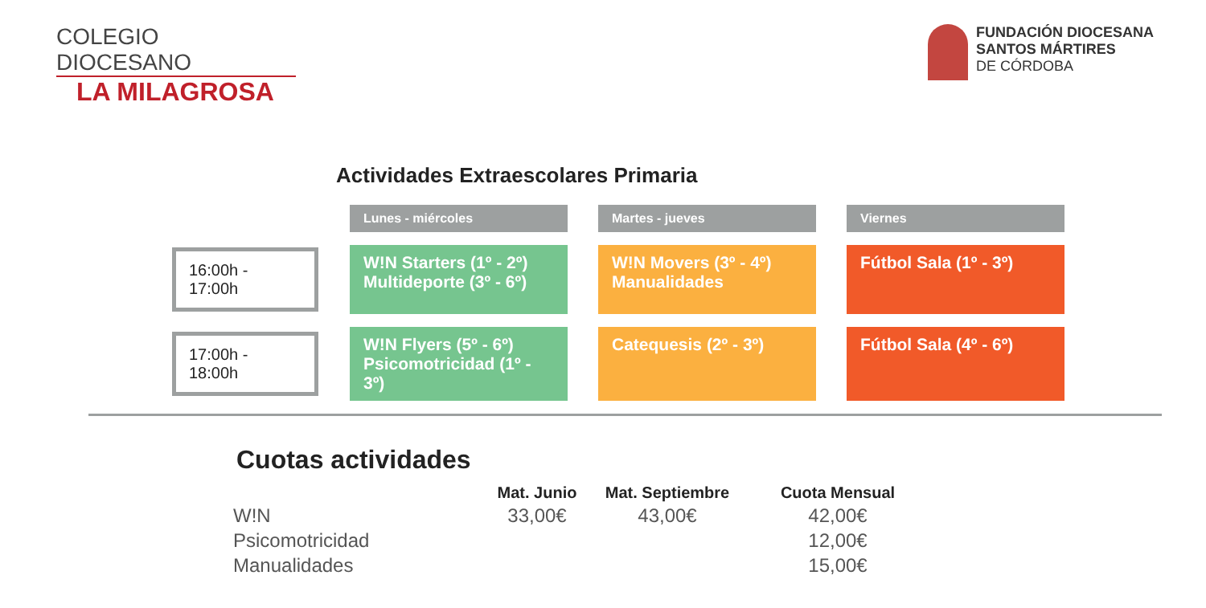COLEGIO DIOCESANO
LA MILAGROSA
FUNDACIÓN DIOCESANA
SANTOS MÁRTIRES
DE CÓRDOBA
Actividades Extraescolares Primaria
| | Lunes - miércoles | Martes - jueves | Viernes |
| 16:00h - 17:00h | W!N Starters (1º - 2º) Multideporte (3º - 6º) | W!N Movers (3º - 4º) Manualidades | Fútbol Sala (1º - 3º) |
| 17:00h - 18:00h | W!N Flyers (5º - 6º) Psicomotricidad (1º - 3º) | Catequesis (2º - 3º) | Fútbol Sala (4º - 6º) |
Cuotas actividades
| | Mat. Junio | Mat. Septiembre | Cuota Mensual |
| --- | --- | --- | --- |
| W!N | 33,00€ | 43,00€ | 42,00€ |
| Psicomotricidad | | | 12,00€ |
| Manualidades | | | 15,00€ |